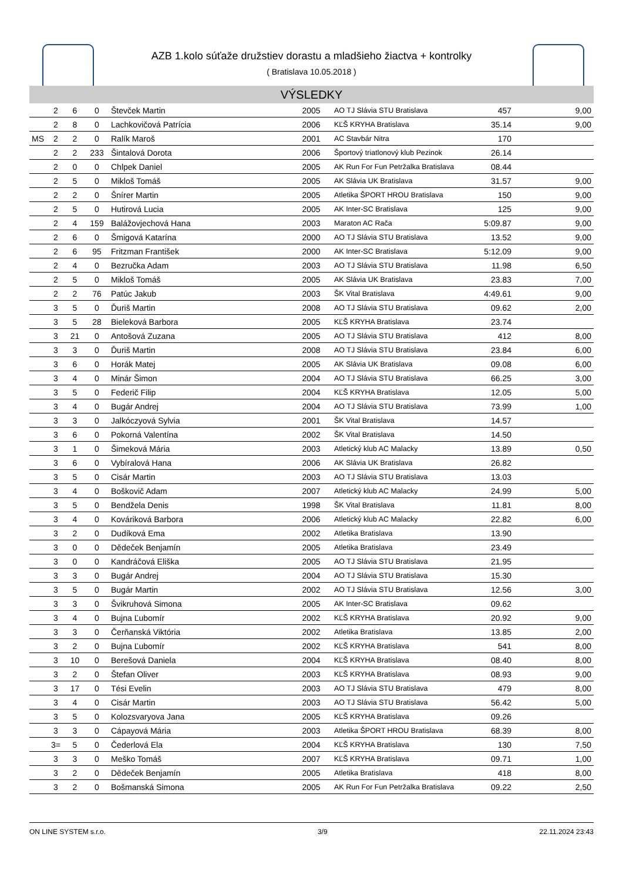AZB 1.kolo súťaže družstiev dorastu a mladšieho žiactva + kontrolky
( Bratislava 10.05.2018 )
VÝSLEDKY
| | 2 | 6 | 0 | Števček Martin | 2005 | AO TJ Slávia STU Bratislava | 457 | 9,00 |
| | 2 | 8 | 0 | Lachkovičová Patrícia | 2006 | KĽŠ KRYHA Bratislava | 35.14 | 9,00 |
| MS | 2 | 2 | 0 | Ralík Maroš | 2001 | AC Stavbár Nitra | 170 | |
| | 2 | 2 | 233 | Šintalová Dorota | 2006 | Športový triatlonový klub Pezinok | 26.14 | |
| | 2 | 0 | 0 | Chlpek Daniel | 2005 | AK Run For Fun Petržalka Bratislava | 08.44 | |
| | 2 | 5 | 0 | Mikloš Tomáš | 2005 | AK Slávia UK Bratislava | 31.57 | 9,00 |
| | 2 | 2 | 0 | Šnírer Martin | 2005 | Atletika ŠPORT HROU Bratislava | 150 | 9,00 |
| | 2 | 5 | 0 | Hutirová Lucia | 2005 | AK Inter-SC Bratislava | 125 | 9,00 |
| | 2 | 4 | 159 | Balážovjechová Hana | 2003 | Maraton AC Rača | 5:09.87 | 9,00 |
| | 2 | 6 | 0 | Šmigová Katarína | 2000 | AO TJ Slávia STU Bratislava | 13.52 | 9,00 |
| | 2 | 6 | 95 | Fritzman František | 2000 | AK Inter-SC Bratislava | 5:12.09 | 9,00 |
| | 2 | 4 | 0 | Bezručka Adam | 2003 | AO TJ Slávia STU Bratislava | 11.98 | 6,50 |
| | 2 | 5 | 0 | Mikloš Tomáš | 2005 | AK Slávia UK Bratislava | 23.83 | 7,00 |
| | 2 | 2 | 76 | Patúc Jakub | 2003 | ŠK Vital Bratislava | 4:49.61 | 9,00 |
| | 3 | 5 | 0 | Ďuriš Martin | 2008 | AO TJ Slávia STU Bratislava | 09.62 | 2,00 |
| | 3 | 5 | 28 | Bieleková Barbora | 2005 | KĽŠ KRYHA Bratislava | 23.74 | |
| | 3 | 21 | 0 | Antošová Zuzana | 2005 | AO TJ Slávia STU Bratislava | 412 | 8,00 |
| | 3 | 3 | 0 | Ďuriš Martin | 2008 | AO TJ Slávia STU Bratislava | 23.84 | 6,00 |
| | 3 | 6 | 0 | Horák Matej | 2005 | AK Slávia UK Bratislava | 09.08 | 6,00 |
| | 3 | 4 | 0 | Minár Šimon | 2004 | AO TJ Slávia STU Bratislava | 66.25 | 3,00 |
| | 3 | 5 | 0 | Federič Filip | 2004 | KĽŠ KRYHA Bratislava | 12.05 | 5,00 |
| | 3 | 4 | 0 | Bugár Andrej | 2004 | AO TJ Slávia STU Bratislava | 73.99 | 1,00 |
| | 3 | 3 | 0 | Jalkóczyová Sylvia | 2001 | ŠK Vital Bratislava | 14.57 | |
| | 3 | 6 | 0 | Pokorná Valentína | 2002 | ŠK Vital Bratislava | 14.50 | |
| | 3 | 1 | 0 | Šimeková Mária | 2003 | Atletický klub AC Malacky | 13.89 | 0,50 |
| | 3 | 6 | 0 | Vybíralová Hana | 2006 | AK Slávia UK Bratislava | 26.82 | |
| | 3 | 5 | 0 | Cisár Martin | 2003 | AO TJ Slávia STU Bratislava | 13.03 | |
| | 3 | 4 | 0 | Boškovič Adam | 2007 | Atletický klub AC Malacky | 24.99 | 5,00 |
| | 3 | 5 | 0 | Bendžela Denis | 1998 | ŠK Vital Bratislava | 11.81 | 8,00 |
| | 3 | 4 | 0 | Kováriková Barbora | 2006 | Atletický klub AC Malacky | 22.82 | 6,00 |
| | 3 | 2 | 0 | Dudíková Ema | 2002 | Atletika Bratislava | 13.90 | |
| | 3 | 0 | 0 | Dědeček Benjamín | 2005 | Atletika Bratislava | 23.49 | |
| | 3 | 0 | 0 | Kandráčová Eliška | 2005 | AO TJ Slávia STU Bratislava | 21.95 | |
| | 3 | 3 | 0 | Bugár Andrej | 2004 | AO TJ Slávia STU Bratislava | 15.30 | |
| | 3 | 5 | 0 | Bugár Martin | 2002 | AO TJ Slávia STU Bratislava | 12.56 | 3,00 |
| | 3 | 3 | 0 | Švikruhová Simona | 2005 | AK Inter-SC Bratislava | 09.62 | |
| | 3 | 4 | 0 | Bujna Ľubomír | 2002 | KĽŠ KRYHA Bratislava | 20.92 | 9,00 |
| | 3 | 3 | 0 | Čerňanská Viktória | 2002 | Atletika Bratislava | 13.85 | 2,00 |
| | 3 | 2 | 0 | Bujna Ľubomír | 2002 | KĽŠ KRYHA Bratislava | 541 | 8,00 |
| | 3 | 10 | 0 | Berešová Daniela | 2004 | KĽŠ KRYHA Bratislava | 08.40 | 8,00 |
| | 3 | 2 | 0 | Štefan Oliver | 2003 | KĽŠ KRYHA Bratislava | 08.93 | 9,00 |
| | 3 | 17 | 0 | Tési Evelin | 2003 | AO TJ Slávia STU Bratislava | 479 | 8,00 |
| | 3 | 4 | 0 | Cisár Martin | 2003 | AO TJ Slávia STU Bratislava | 56.42 | 5,00 |
| | 3 | 5 | 0 | Kolozsvaryova Jana | 2005 | KĽŠ KRYHA Bratislava | 09.26 | |
| | 3 | 3 | 0 | Cápayová Mária | 2003 | Atletika ŠPORT HROU Bratislava | 68.39 | 8,00 |
| | 3= | 5 | 0 | Čederlová Ela | 2004 | KĽŠ KRYHA Bratislava | 130 | 7,50 |
| | 3 | 3 | 0 | Meško Tomáš | 2007 | KĽŠ KRYHA Bratislava | 09.71 | 1,00 |
| | 3 | 2 | 0 | Dědeček Benjamín | 2005 | Atletika Bratislava | 418 | 8,00 |
| | 3 | 2 | 0 | Bošmanská Simona | 2005 | AK Run For Fun Petržalka Bratislava | 09.22 | 2,50 |
ON LINE SYSTEM s.r.o. 3/9 22.11.2024 23:43